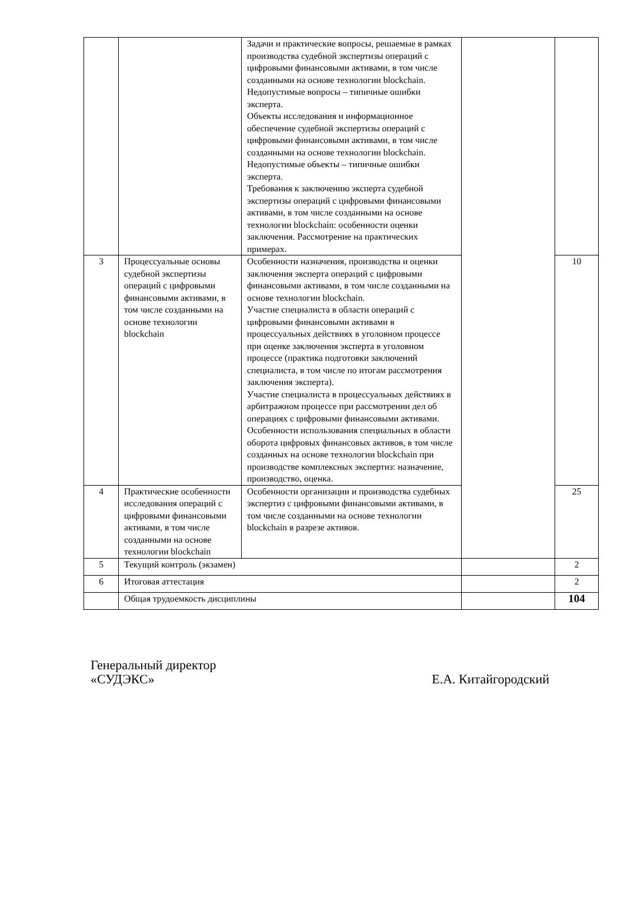| | | Задачи и практические вопросы, решаемые в рамках производства судебной экспертизы операций с цифровыми финансовыми активами, в том числе созданными на основе технологии blockchain. Недопустимые вопросы – типичные ошибки эксперта. Объекты исследования и информационное обеспечение судебной экспертизы операций с цифровыми финансовыми активами, в том числе созданными на основе технологии blockchain. Недопустимые объекты – типичные ошибки эксперта. Требования к заключению эксперта судебной экспертизы операций с цифровыми финансовыми активами, в том числе созданными на основе технологии blockchain: особенности оценки заключения. Рассмотрение на практических примерах. | | |
| 3 | Процессуальные основы судебной экспертизы операций с цифровыми финансовыми активами, в том числе созданными на основе технологии blockchain | Особенности назначения, производства и оценки заключения эксперта операций с цифровыми финансовыми активами, в том числе созданными на основе технологии blockchain. Участие специалиста в области операций с цифровыми финансовыми активами в процессуальных действиях в уголовном процессе при оценке заключения эксперта в уголовном процессе (практика подготовки заключений специалиста, в том числе по итогам рассмотрения заключения эксперта). Участие специалиста в процессуальных действиях в арбитражном процессе при рассмотрении дел об операциях с цифровыми финансовыми активами. Особенности использования специальных в области оборота цифровых финансовых активов, в том числе созданных на основе технологии blockchain при производстве комплексных экспертиз: назначение, производство, оценка. | | 10 |
| 4 | Практические особенности исследования операций с цифровыми финансовыми активами, в том числе созданными на основе технологии blockchain | Особенности организации и производства судебных экспертиз с цифровыми финансовыми активами, в том числе созданными на основе технологии blockchain в разрезе активов. | | 25 |
| 5 | Текущий контроль (экзамен) | | | 2 |
| 6 | Итоговая аттестация | | | 2 |
| | Общая трудоемкость дисциплины | | | 104 |
Генеральный директор
«СУДЭКС»
Е.А. Китайгородский